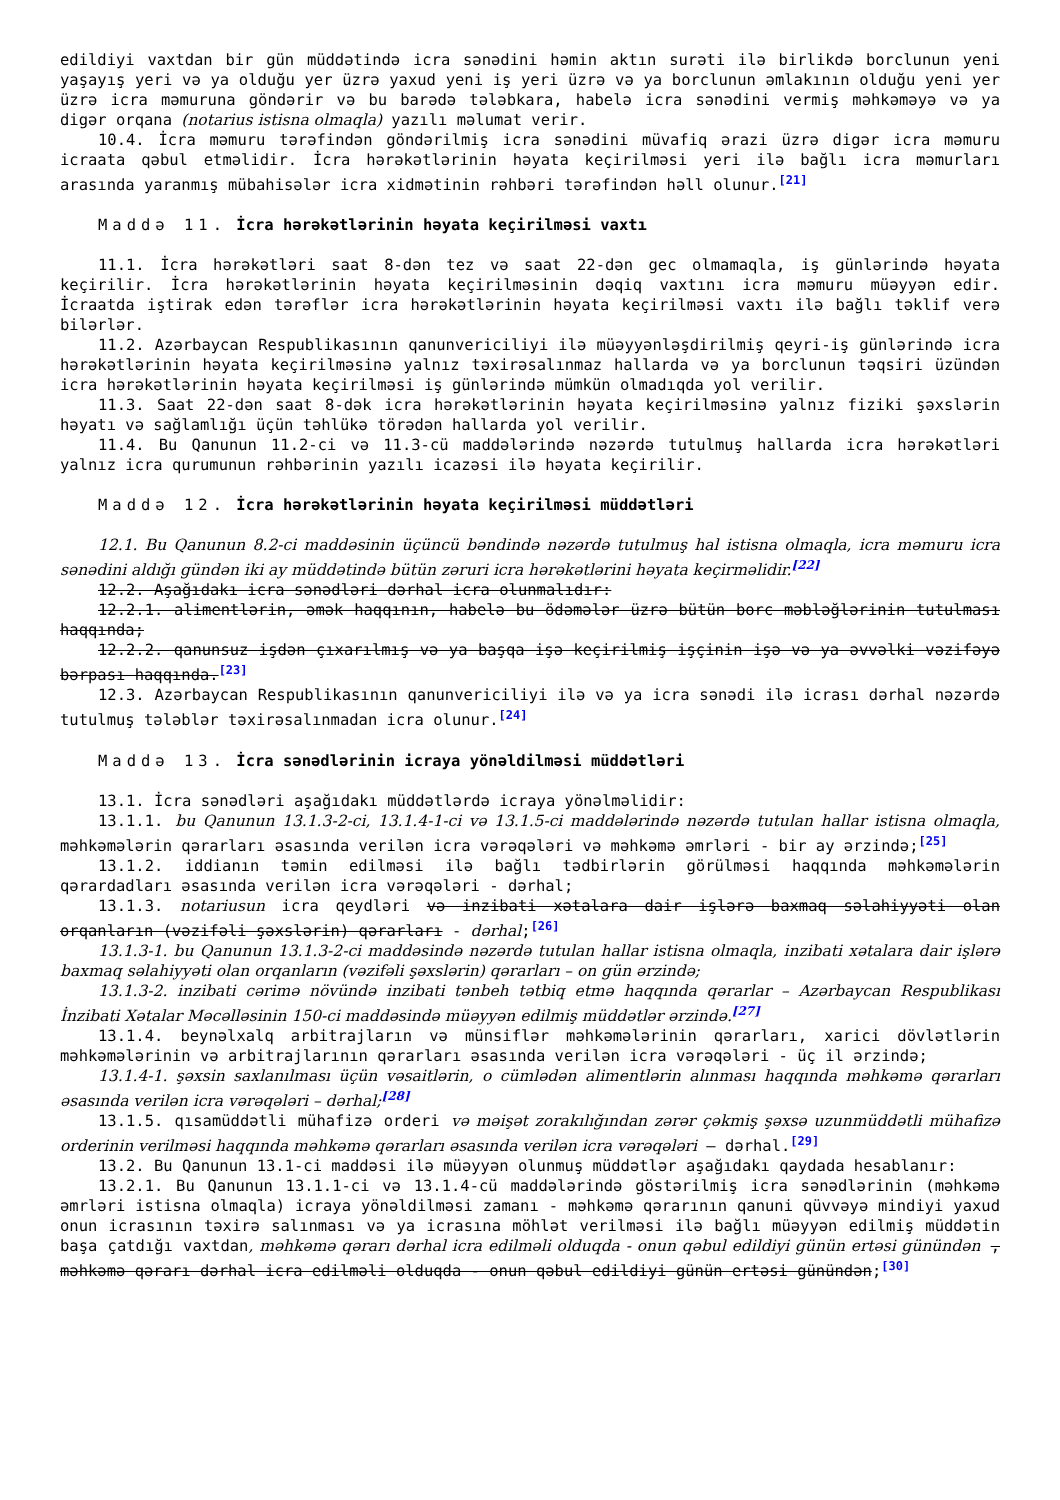edildiyi vaxtdan bir gün müddətində icra sənədini həmin aktın surəti ilə birlikdə borclunun yeni yaşayış yeri və ya olduğu yer üzrə yaxud yeni iş yeri üzrə və ya borclunun əmlakının olduğu yeni yer üzrə icra məmuruna göndərir və bu barədə tələbkara, habelə icra sənədini vermiş məhkəməyə və ya digər orqana (notarius istisna olmaqla) yazılı məlumat verir.
10.4. İcra məmuru tərəfindən göndərilmiş icra sənədini müvafiq ərazi üzrə digər icra məmuru icraata qəbul etməlidir. İcra hərəkətlərinin həyata keçirilməsi yeri ilə bağlı icra məmurları arasında yaranmış mübahisələr icra xidmətinin rəhbəri tərəfindən həll olunur.<sup>[21]</sup>
Maddə 11. İcra hərəkətlərinin həyata keçirilməsi vaxtı
11.1. İcra hərəkətləri saat 8-dən tez və saat 22-dən gec olmamaqla, iş günlərində həyata keçirilir. İcra hərəkətlərinin həyata keçirilməsinin dəqiq vaxtını icra məmuru müəyyən edir. İcraatda iştirak edən tərəflər icra hərəkətlərinin həyata keçirilməsi vaxtı ilə bağlı təklif verə bilərlər.
11.2. Azərbaycan Respublikasının qanunvericiliyi ilə müəyyənləşdirilmiş qeyri-iş günlərində icra hərəkətlərinin həyata keçirilməsinə yalnız təxirəsalınmaz hallarda və ya borclunun təqsiri üzündən icra hərəkətlərinin həyata keçirilməsi iş günlərində mümkün olmadıqda yol verilir.
11.3. Saat 22-dən saat 8-dək icra hərəkətlərinin həyata keçirilməsinə yalnız fiziki şəxslərin həyatı və sağlamlığı üçün təhlükə törədən hallarda yol verilir.
11.4. Bu Qanunun 11.2-ci və 11.3-cü maddələrində nəzərdə tutulmuş hallarda icra hərəkətləri yalnız icra qurumunun rəhbərinin yazılı icazəsi ilə həyata keçirilir.
Maddə 12. İcra hərəkətlərinin həyata keçirilməsi müddətləri
12.1. Bu Qanunun 8.2-ci maddəsinin üçüncü bəndində nəzərdə tutulmuş hal istisna olmaqla, icra məmuru icra sənədini aldığı gündən iki ay müddətində bütün zəruri icra hərəkətlərini həyata keçirməlidir.<sup>[22]</sup>
12.2. Aşağıdakı icra sənədləri dərhal icra olunmalıdır:
12.2.1. alimentlərin, əmək haqqının, habelə bu ödəmələr üzrə bütün borc məbləğlərinin tutulması haqqında;
12.2.2. qanunsuz işdən çıxarılmış və ya başqa işə keçirilmiş işçinin işə və ya əvvəlki vəzifəyə bərpası haqqında.<sup>[23]</sup>
12.3. Azərbaycan Respublikasının qanunvericiliyi ilə və ya icra sənədi ilə icrası dərhal nəzərdə tutulmuş tələblər təxirəsalınmadan icra olunur.<sup>[24]</sup>
Maddə 13. İcra sənədlərinin icraya yönəldilməsi müddətləri
13.1. İcra sənədləri aşağıdakı müddətlərdə icraya yönəlməlidir:
13.1.1. bu Qanunun 13.1.3-2-ci, 13.1.4-1-ci və 13.1.5-ci maddələrində nəzərdə tutulan hallar istisna olmaqla, məhkəmələrin qərarları əsasında verilən icra vərəqələri və məhkəmə əmrləri - bir ay ərzində;<sup>[25]</sup>
13.1.2. iddianın təmin edilməsi ilə bağlı tədbirlərin görülməsi haqqında məhkəmələrin qərardadları əsasında verilən icra vərəqələri - dərhal;
13.1.3. notariusun icra qeydləri və inzibati xətalara dair işlərə baxmaq səlahiyyəti olan orqanların (vəzifəli şəxslərin) qərarları - dərhal;<sup>[26]</sup>
13.1.3-1. bu Qanunun 13.1.3-2-ci maddəsində nəzərdə tutulan hallar istisna olmaqla, inzibati xətalara dair işlərə baxmaq səlahiyyəti olan orqanların (vəzifəli şəxslərin) qərarları – on gün ərzində;
13.1.3-2. inzibati cərimə növündə inzibati tənbeh tətbiq etmə haqqında qərarlar – Azərbaycan Respublikası İnzibati Xətalar Məcəlləsinin 150-ci maddəsində müəyyən edilmiş müddətlər ərzində.<sup>[27]</sup>
13.1.4. beynəlxalq arbitrajların və münsiflər məhkəmələrinin qərarları, xarici dövlətlərin məhkəmələrinin və arbitrajlarının qərarları əsasında verilən icra vərəqələri - üç il ərzində;
13.1.4-1. şəxsin saxlanılması üçün vəsaitlərin, o cümlədən alimentlərin alınması haqqında məhkəmə qərarları əsasında verilən icra vərəqələri – dərhal;<sup>[28]</sup>
13.1.5. qısamüddətli mühafizə orderi və məişət zorakılığından zərər çəkmiş şəxsə uzunmüddətli mühafizə orderinin verilməsi haqqında məhkəmə qərarları əsasında verilən icra vərəqələri — dərhal.<sup>[29]</sup>
13.2. Bu Qanunun 13.1-ci maddəsi ilə müəyyən olunmuş müddətlər aşağıdakı qaydada hesablanır:
13.2.1. Bu Qanunun 13.1.1-ci və 13.1.4-cü maddələrində göstərilmiş icra sənədlərinin (məhkəmə əmrləri istisna olmaqla) icraya yönəldilməsi zamanı - məhkəmə qərarının qanuni qüvvəyə mindiyi yaxud onun icrasının təxirə salınması və ya icrasına möhlət verilməsi ilə bağlı müəyyən edilmiş müddətin başa çatdığı vaxtdan, məhkəmə qərarı dərhal icra edilməli olduqda - onun qəbul edildiyi günün ertəsi günündən , məhkəmə qərarı dərhal icra edilməli olduqda - onun qəbul edildiyi günün ertəsi günündən;<sup>[30]</sup>